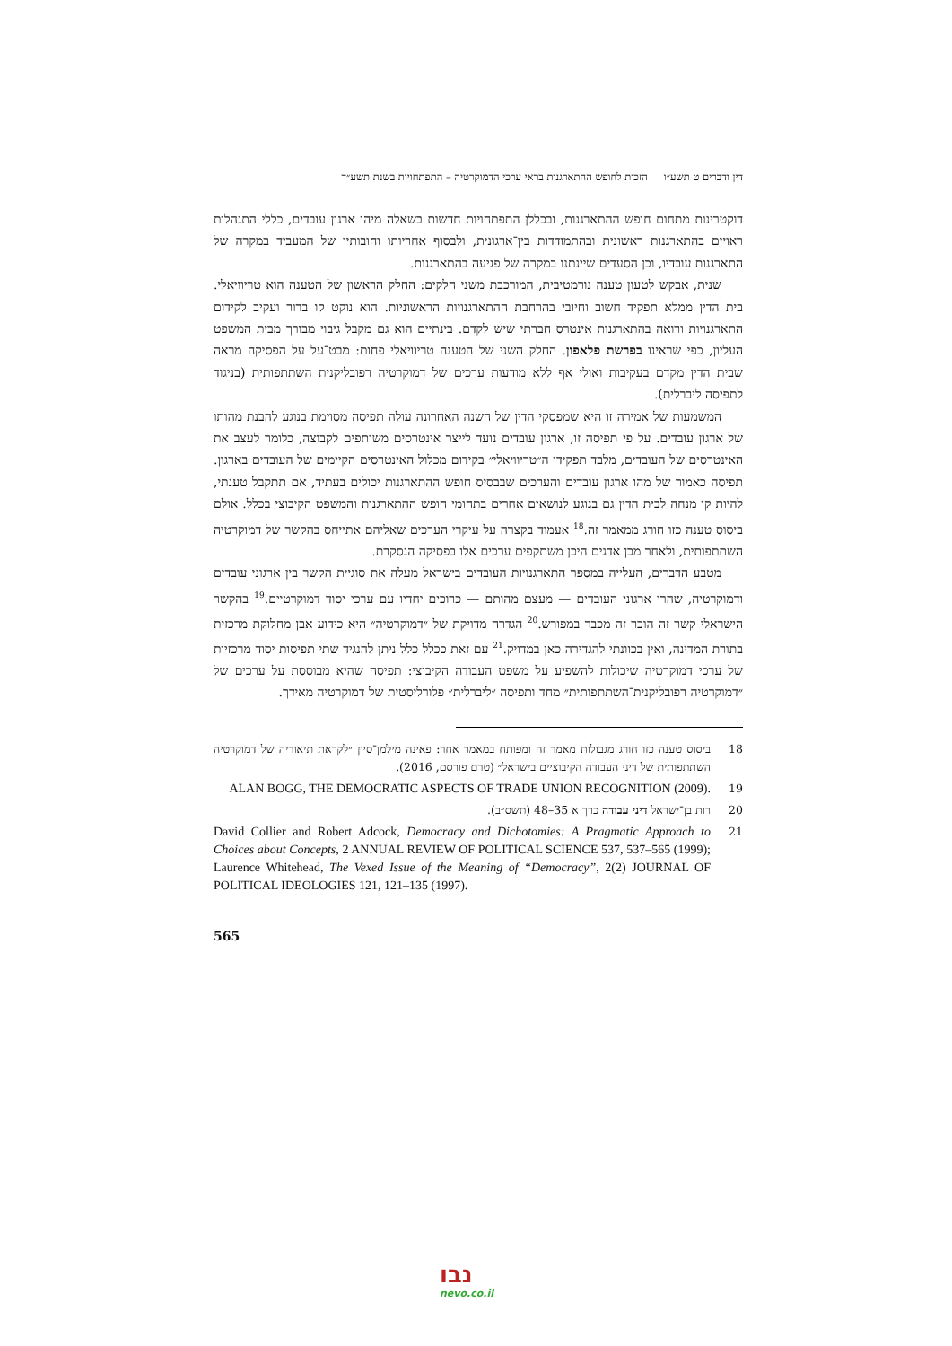דין ודברים ט תשע״ו הזכות לחופש ההתארגנות בראי ערכי הדמוקרטיה – התפתחויות בשנת תשע״ד
דוקטרינות מתחום חופש ההתארגנות, ובכללן התפתחויות חדשות בשאלה מיהו ארגון עובדים, כללי התנהלות ראויים בהתארגנות ראשונית ובהתמודדות בין־ארגונית, ולבסוף אחריותו וחובותיו של המעביד במקרה של התארגנות עובדיו, וכן הסעדים שיינתנו במקרה של פגיעה בהתארגנות.
שנית, אבקש לטעון טענה נורמטיבית, המורכבת משני חלקים: החלק הראשון של הטענה הוא טריוויאלי. בית הדין ממלא תפקיד חשוב וחיובי בהרחבת ההתארגנויות הראשוניות. הוא נוקט קו ברור ועקיב לקידום התארגנויות ורואה בהתארגנות אינטרס חברתי שיש לקדם. בינתיים הוא גם מקבל גיבוי מבורך מבית המשפט העליון, כפי שראינו בפרשת פלאפון. החלק השני של הטענה טריוויאלי פחות: מבט־על על הפסיקה מראה שבית הדין מקדם בעקיבות ואולי אף ללא מודעות ערכים של דמוקרטיה רפובליקנית השתתפותית (בניגוד לתפיסה ליברלית).
המשמעות של אמירה זו היא שמפסקי הדין של השנה האחרונה עולה תפיסה מסוימת בנוגע להבנת מהותו של ארגון עובדים. על פי תפיסה זו, ארגון עובדים נועד לייצר אינטרסים משותפים לקבוצה, כלומר לעצב את האינטרסים של העובדים, מלבד תפקידו ה״טריוויאלי״ בקידום מכלול האינטרסים הקיימים של העובדים בארגון. תפיסה כאמור של מהו ארגון עובדים והערכים שבבסיס חופש ההתארגנות יכולים בעתיד, אם תתקבל טענתי, להיות קו מנחה לבית הדין גם בנוגע לנושאים אחרים בתחומי חופש ההתארגנות והמשפט הקיבוצי בכלל. אולם ביסוס טענה כזו חורג ממאמר זה.<sup>18</sup> אעמוד בקצרה על עיקרי הערכים שאליהם אתייחס בהקשר של דמוקרטיה השתתפותית, ולאחר מכן אדגים היכן משתקפים ערכים אלו בפסיקה הנסקרת.
מטבע הדברים, העלייה במספר התארגנויות העובדים בישראל מעלה את סוגיית הקשר בין ארגוני עובדים ודמוקרטיה, שהרי ארגוני העובדים — מעצם מהותם — כרוכים יחדיו עם ערכי יסוד דמוקרטיים.<sup>19</sup> בהקשר הישראלי קשר זה הוכר זה מכבר במפורש.<sup>20</sup> הגדרה מדויקת של ״דמוקרטיה״ היא כידוע אבן מחלוקת מרכזית בתורת המדינה, ואין בכוונתי להגדירה כאן במדויק.<sup>21</sup> עם זאת ככלל כלל ניתן להנגיד שתי תפיסות יסוד מרכזיות של ערכי דמוקרטיה שיכולות להשפיע על משפט העבודה הקיבוצי: תפיסה שהיא מבוססת על ערכים של ״דמוקרטיה רפובליקנית־השתתפותית״ מחד ותפיסה ״ליברלית״ פלורליסטית של דמוקרטיה מאידך.
18 ביסוס טענה כזו חורג מגבולות מאמר זה ומפותח במאמר אחר: פאינה מילמן־סיון ״לקראת תיאוריה של דמוקרטיה השתתפותית של דיני העבודה הקיבוציים בישראל״ (טרם פורסם, 2016).
19 ALAN BOGG, THE DEMOCRATIC ASPECTS OF TRADE UNION RECOGNITION (2009).
20 רות בן־ישראל דיני עבודה כרך א 35–48 (תשס״ב).
21 David Collier and Robert Adcock, Democracy and Dichotomies: A Pragmatic Approach to Choices about Concepts, 2 ANNUAL REVIEW OF POLITICAL SCIENCE 537, 537–565 (1999); Laurence Whitehead, The Vexed Issue of the Meaning of “Democracy”, 2(2) JOURNAL OF POLITICAL IDEOLOGIES 121, 121–135 (1997).
565
נבו
nevo.co.il